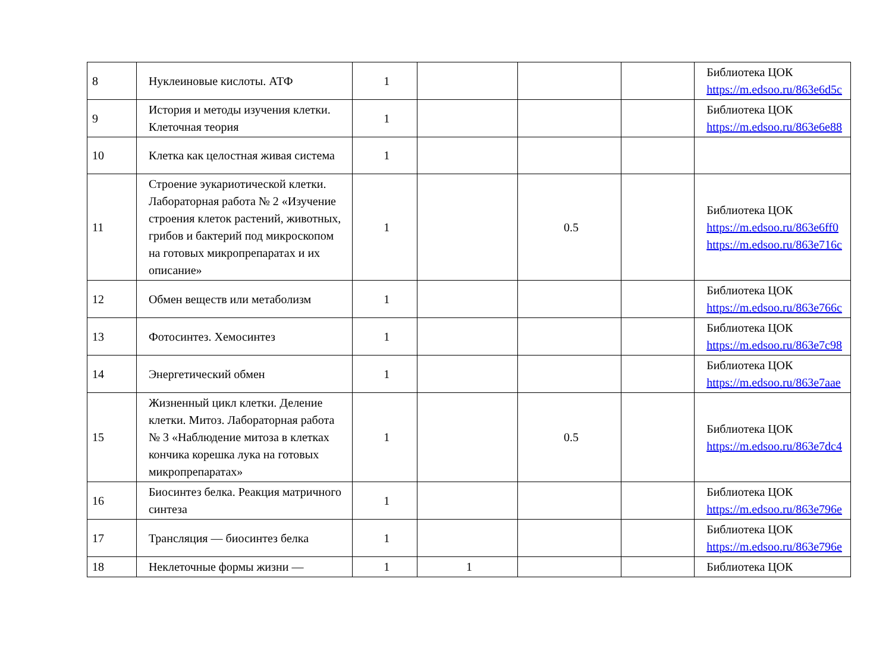| 8 | Нуклеиновые кислоты. АТФ | 1 | | | | Библиотека ЦОК https://m.edsoo.ru/863e6d5c |
| 9 | История и методы изучения клетки. Клеточная теория | 1 | | | | Библиотека ЦОК https://m.edsoo.ru/863e6e88 |
| 10 | Клетка как целостная живая система | 1 | | | | |
| 11 | Строение эукариотической клетки. Лабораторная работа № 2 «Изучение строения клеток растений, животных, грибов и бактерий под микроскопом на готовых микропрепаратах и их описание» | 1 | | 0.5 | | Библиотека ЦОК https://m.edsoo.ru/863e6ff0 https://m.edsoo.ru/863e716c |
| 12 | Обмен веществ или метаболизм | 1 | | | | Библиотека ЦОК https://m.edsoo.ru/863e766c |
| 13 | Фотосинтез. Хемосинтез | 1 | | | | Библиотека ЦОК https://m.edsoo.ru/863e7c98 |
| 14 | Энергетический обмен | 1 | | | | Библиотека ЦОК https://m.edsoo.ru/863e7aae |
| 15 | Жизненный цикл клетки. Деление клетки. Митоз. Лабораторная работа № 3 «Наблюдение митоза в клетках кончика корешка лука на готовых микропрепаратах» | 1 | | 0.5 | | Библиотека ЦОК https://m.edsoo.ru/863e7dc4 |
| 16 | Биосинтез белка. Реакция матричного синтеза | 1 | | | | Библиотека ЦОК https://m.edsoo.ru/863e796e |
| 17 | Трансляция — биосинтез белка | 1 | | | | Библиотека ЦОК https://m.edsoo.ru/863e796e |
| 18 | Неклеточные формы жизни — | 1 | 1 | | | Библиотека ЦОК |